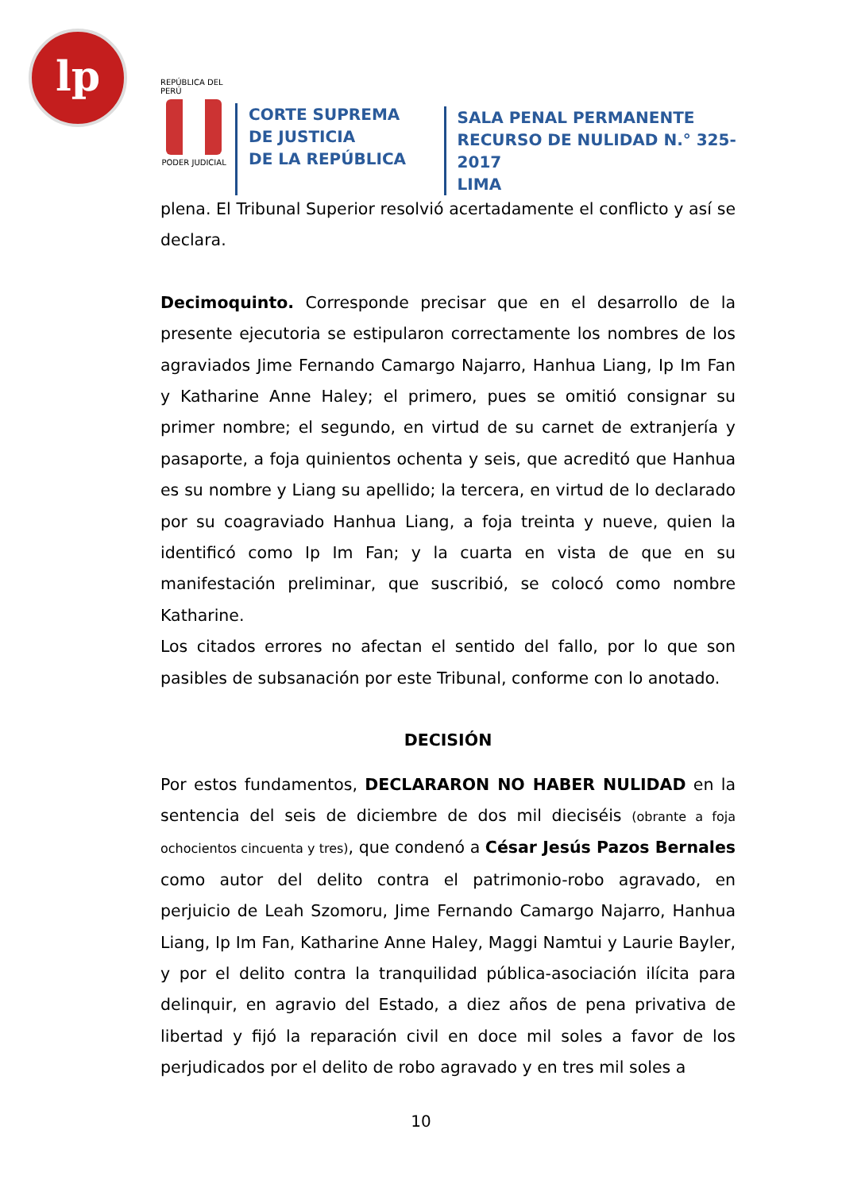lp
REPÚBLICA DEL PERÚ
PODER JUDICIAL
CORTE SUPREMA
DE JUSTICIA
DE LA REPÚBLICA
SALA PENAL PERMANENTE
RECURSO DE NULIDAD N.° 325-2017
LIMA
plena. El Tribunal Superior resolvió acertadamente el conflicto y así se declara.
Decimoquinto. Corresponde precisar que en el desarrollo de la presente ejecutoria se estipularon correctamente los nombres de los agraviados Jime Fernando Camargo Najarro, Hanhua Liang, Ip Im Fan y Katharine Anne Haley; el primero, pues se omitió consignar su primer nombre; el segundo, en virtud de su carnet de extranjería y pasaporte, a foja quinientos ochenta y seis, que acreditó que Hanhua es su nombre y Liang su apellido; la tercera, en virtud de lo declarado por su coagraviado Hanhua Liang, a foja treinta y nueve, quien la identificó como Ip Im Fan; y la cuarta en vista de que en su manifestación preliminar, que suscribió, se colocó como nombre Katharine.
Los citados errores no afectan el sentido del fallo, por lo que son pasibles de subsanación por este Tribunal, conforme con lo anotado.
DECISIÓN
Por estos fundamentos, DECLARARON NO HABER NULIDAD en la sentencia del seis de diciembre de dos mil dieciséis (obrante a foja ochocientos cincuenta y tres), que condenó a César Jesús Pazos Bernales como autor del delito contra el patrimonio-robo agravado, en perjuicio de Leah Szomoru, Jime Fernando Camargo Najarro, Hanhua Liang, Ip Im Fan, Katharine Anne Haley, Maggi Namtui y Laurie Bayler, y por el delito contra la tranquilidad pública-asociación ilícita para delinquir, en agravio del Estado, a diez años de pena privativa de libertad y fijó la reparación civil en doce mil soles a favor de los perjudicados por el delito de robo agravado y en tres mil soles a
10